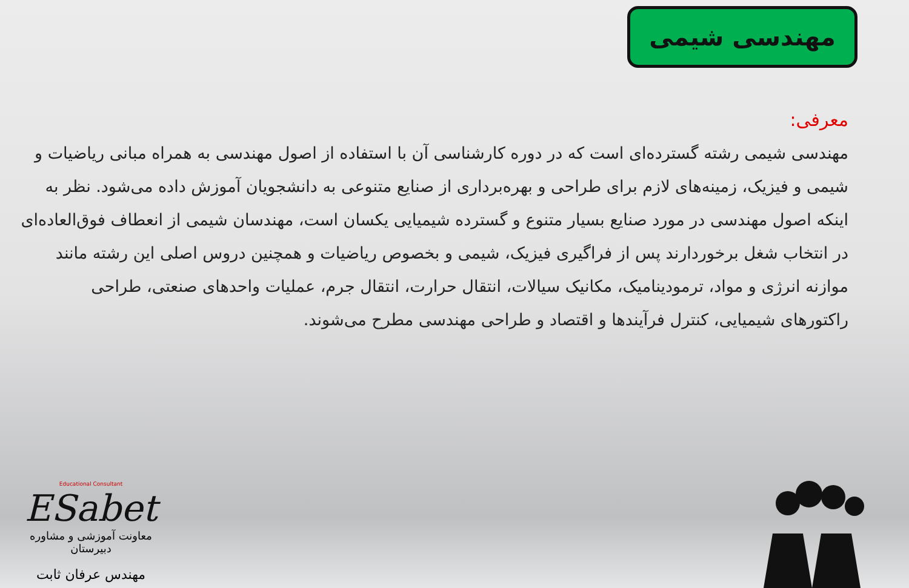مهندسی شیمی
معرفی:
مهندسی شیمی رشته گسترده‌ای است که در دوره کارشناسی آن با استفاده از اصول مهندسی به همراه مبانی ریاضیات و شیمی و فیزیک، زمینه‌های لازم برای طراحی و بهره‌برداری از صنایع متنوعی به دانشجویان آموزش داده می‌شود. نظر به اینکه اصول مهندسی در مورد صنایع بسیار متنوع و گسترده شیمیایی یکسان است، مهندسان شیمی از انعطاف فوق‌العاده‌ای در انتخاب شغل برخوردارند پس از فراگیری فیزیک، شیمی و بخصوص ریاضیات و همچنین دروس اصلی این رشته مانند موازنه انرژی و مواد، ترمودینامیک، مکانیک سیالات، انتقال حرارت، انتقال جرم، عملیات واحدهای صنعتی، طراحی راکتورهای شیمیایی، کنترل فرآیندها و اقتصاد و طراحی مهندسی مطرح می‌شوند.
Educational Consultant
ESabet
معاونت آموزشی و مشاوره دبیرستان
مهندس عرفان ثابت